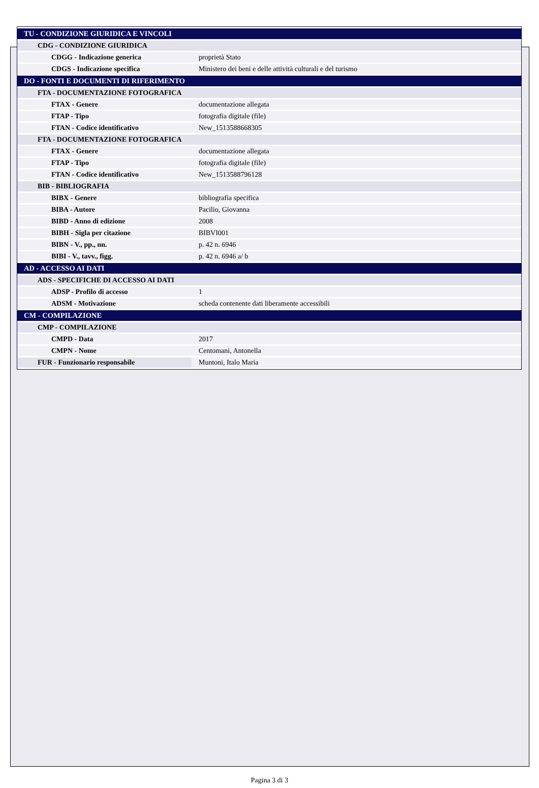| TU - CONDIZIONE GIURIDICA E VINCOLI | |
| CDG - CONDIZIONE GIURIDICA | |
| CDGG - Indicazione generica | proprietà Stato |
| CDGS - Indicazione specifica | Ministero dei beni e delle attività culturali e del turismo |
| DO - FONTI E DOCUMENTI DI RIFERIMENTO | |
| FTA - DOCUMENTAZIONE FOTOGRAFICA | |
| FTAX - Genere | documentazione allegata |
| FTAP - Tipo | fotografia digitale (file) |
| FTAN - Codice identificativo | New_1513588668305 |
| FTA - DOCUMENTAZIONE FOTOGRAFICA | |
| FTAX - Genere | documentazione allegata |
| FTAP - Tipo | fotografia digitale (file) |
| FTAN - Codice identificativo | New_1513588796128 |
| BIB - BIBLIOGRAFIA | |
| BIBX - Genere | bibliografia specifica |
| BIBA - Autore | Pacilio, Giovanna |
| BIBD - Anno di edizione | 2008 |
| BIBH - Sigla per citazione | BIBVI001 |
| BIBN - V., pp., nn. | p. 42 n. 6946 |
| BIBI - V., tavv., figg. | p. 42 n. 6946 a/ b |
| AD - ACCESSO AI DATI | |
| ADS - SPECIFICHE DI ACCESSO AI DATI | |
| ADSP - Profilo di accesso | 1 |
| ADSM - Motivazione | scheda contenente dati liberamente accessibili |
| CM - COMPILAZIONE | |
| CMP - COMPILAZIONE | |
| CMPD - Data | 2017 |
| CMPN - Nome | Centomani, Antonella |
| FUR - Funzionario responsabile | Muntoni, Italo Maria |
Pagina 3 di 3